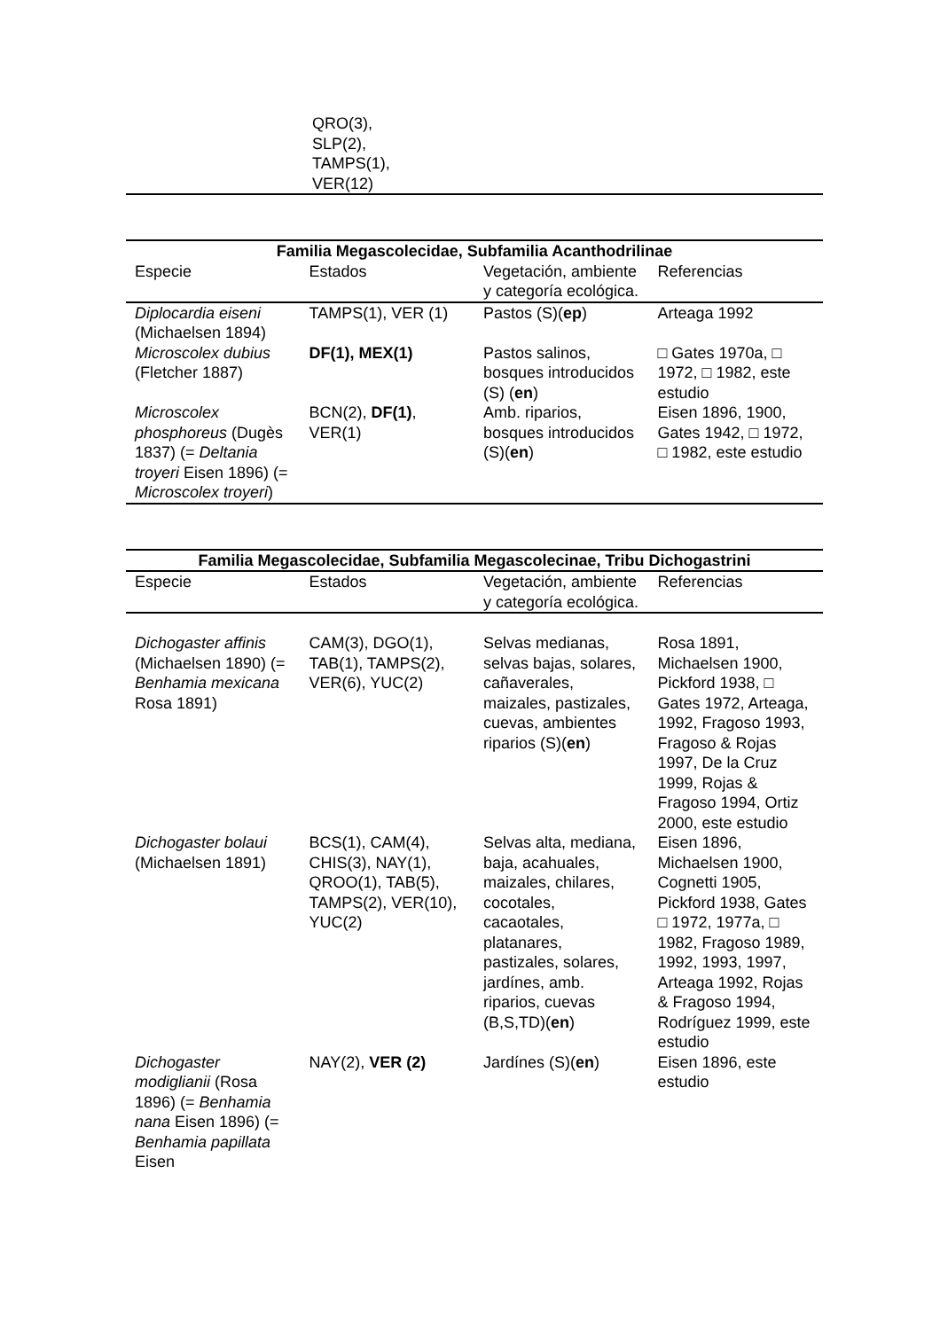| | QRO(3), SLP(2), TAMPS(1), VER(12) | | |
| Familia Megascolecidae, Subfamilia Acanthodrilinae | | | |
| --- | --- | --- | --- |
| Especie | Estados | Vegetación, ambiente y categoría ecológica. | Referencias |
| Diplocardia eiseni (Michaelsen 1894) | TAMPS(1), VER (1) | Pastos (S)( ep ) | Arteaga 1992 |
| Microscolex dubius (Fletcher 1887) | DF(1), MEX(1) | Pastos salinos, bosques introducidos (S) ( en ) | □ Gates 1970a, □ 1972, □ 1982, este estudio |
| Microscolex phosphoreus (Dugès 1837) (= Deltania troyeri Eisen 1896) (= Microscolex troyeri ) | BCN(2), DF(1) , VER(1) | Amb. riparios, bosques introducidos (S)( en ) | Eisen 1896, 1900, Gates 1942, □ 1972, □ 1982, este estudio |
| Familia Megascolecidae, Subfamilia Megascolecinae, Tribu Dichogastrini | | | |
| --- | --- | --- | --- |
| Especie | Estados | Vegetación, ambiente y categoría ecológica. | Referencias |
| Dichogaster affinis (Michaelsen 1890) (= Benhamia mexicana Rosa 1891) | CAM(3), DGO(1), TAB(1), TAMPS(2), VER(6), YUC(2) | Selvas medianas, selvas bajas, solares, cañaverales, maizales, pastizales, cuevas, ambientes riparios (S)( en ) | Rosa 1891, Michaelsen 1900, Pickford 1938, □ Gates 1972, Arteaga, 1992, Fragoso 1993, Fragoso & Rojas 1997, De la Cruz 1999, Rojas & Fragoso 1994, Ortiz 2000, este estudio |
| Dichogaster bolaui (Michaelsen 1891) | BCS(1), CAM(4), CHIS(3), NAY(1), QROO(1), TAB(5), TAMPS(2), VER(10), YUC(2) | Selvas alta, mediana, baja, acahuales, maizales, chilares, cocotales, cacaotales, platanares, pastizales, solares, jardínes, amb. riparios, cuevas (B,S,TD)( en ) | Eisen 1896, Michaelsen 1900, Cognetti 1905, Pickford 1938, Gates □ 1972, 1977a, □ 1982, Fragoso 1989, 1992, 1993, 1997, Arteaga 1992, Rojas & Fragoso 1994, Rodríguez 1999, este estudio |
| Dichogaster modiglianii (Rosa 1896) (= Benhamia nana Eisen 1896) (= Benhamia papillata Eisen | NAY(2), VER (2) | Jardínes (S)( en ) | Eisen 1896, este estudio |